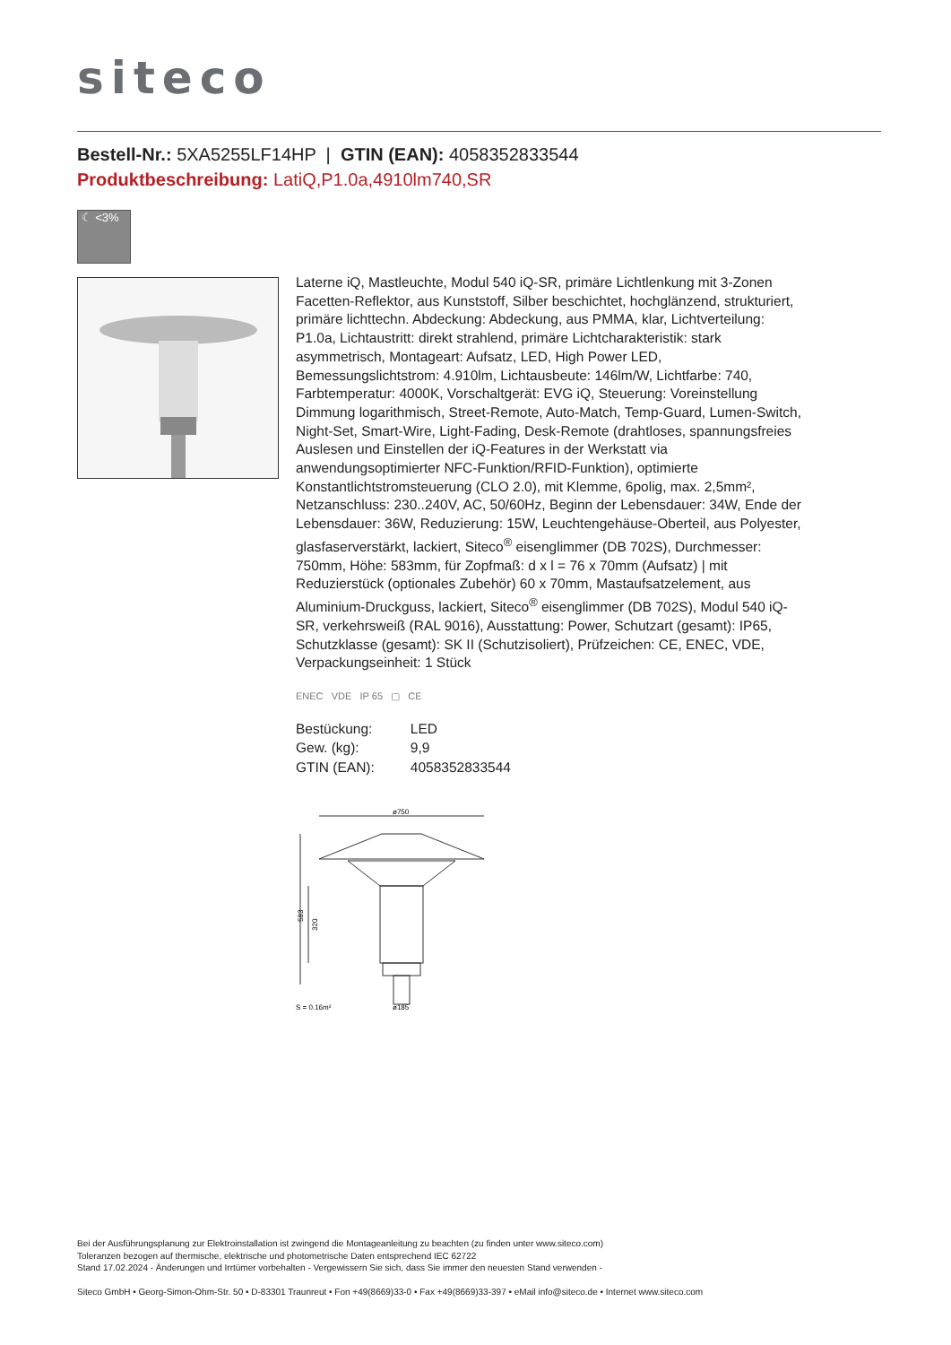siteco
Bestell-Nr.: 5XA5255LF14HP | GTIN (EAN): 4058352833544
Produktbeschreibung: LatiQ,P1.0a,4910lm740,SR
☾ <3%
Laterne iQ, Mastleuchte, Modul 540 iQ-SR, primäre Lichtlenkung mit 3-Zonen Facetten-Reflektor, aus Kunststoff, Silber beschichtet, hochglänzend, strukturiert, primäre lichttechn. Abdeckung: Abdeckung, aus PMMA, klar, Lichtverteilung: P1.0a, Lichtaustritt: direkt strahlend, primäre Lichtcharakteristik: stark asymmetrisch, Montageart: Aufsatz, LED, High Power LED, Bemessungslichtstrom: 4.910lm, Lichtausbeute: 146lm/W, Lichtfarbe: 740, Farbtemperatur: 4000K, Vorschaltgerät: EVG iQ, Steuerung: Voreinstellung Dimmung logarithmisch, Street-Remote, Auto-Match, Temp-Guard, Lumen-Switch, Night-Set, Smart-Wire, Light-Fading, Desk-Remote (drahtloses, spannungsfreies Auslesen und Einstellen der iQ-Features in der Werkstatt via anwendungsoptimierter NFC-Funktion/RFID-Funktion), optimierte Konstantlichtstromsteuerung (CLO 2.0), mit Klemme, 6polig, max. 2,5mm², Netzanschluss: 230..240V, AC, 50/60Hz, Beginn der Lebensdauer: 34W, Ende der Lebensdauer: 36W, Reduzierung: 15W, Leuchtengehäuse-Oberteil, aus Polyester, glasfaserverstärkt, lackiert, Siteco<sup>®</sup> eisenglimmer (DB 702S), Durchmesser: 750mm, Höhe: 583mm, für Zopfmaß: d x l = 76 x 70mm (Aufsatz) | mit Reduzierstück (optionales Zubehör) 60 x 70mm, Mastaufsatzelement, aus Aluminium-Druckguss, lackiert, Siteco<sup>®</sup> eisenglimmer (DB 702S), Modul 540 iQ-SR, verkehrsweiß (RAL 9016), Ausstattung: Power, Schutzart (gesamt): IP65, Schutzklasse (gesamt): SK II (Schutzisoliert), Prüfzeichen: CE, ENEC, VDE, Verpackungseinheit: 1 Stück
ENEC VDE IP 65 ▢ CE
| Bestückung: | LED |
| Gew. (kg): | 9,9 |
| GTIN (EAN): | 4058352833544 |
ø750
583
320
S = 0.16m²
ø185
Bei der Ausführungsplanung zur Elektroinstallation ist zwingend die Montageanleitung zu beachten (zu finden unter www.siteco.com)
Toleranzen bezogen auf thermische, elektrische und photometrische Daten entsprechend IEC 62722
Stand 17.02.2024 - Änderungen und Irrtümer vorbehalten - Vergewissern Sie sich, dass Sie immer den neuesten Stand verwenden -
Siteco GmbH • Georg-Simon-Ohm-Str. 50 • D-83301 Traunreut • Fon +49(8669)33-0 • Fax +49(8669)33-397 • eMail info@siteco.de • Internet www.siteco.com